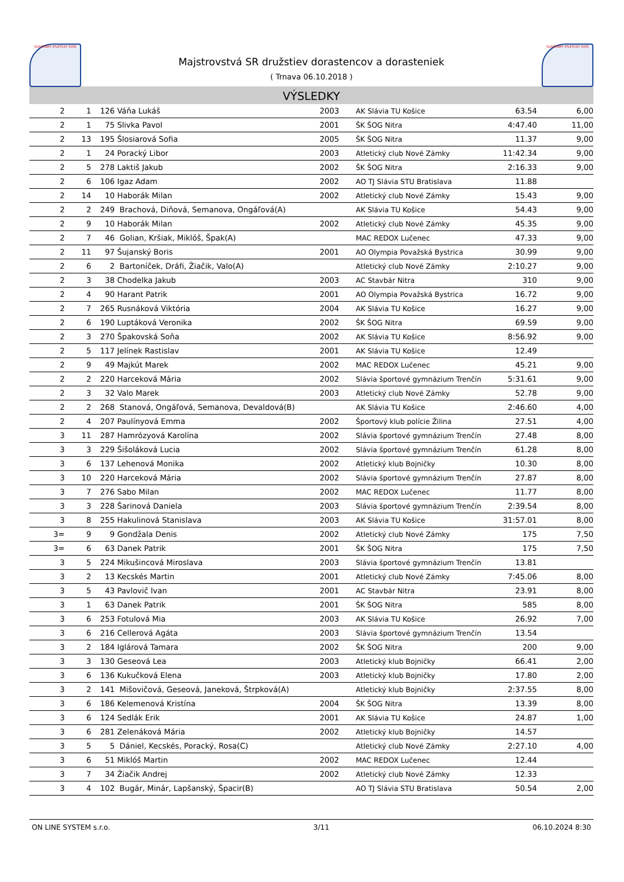SLOVENSKÝ ATLETICKÝ ZVÄZ
Majstrovstvá SR družstiev dorastencov a dorasteniek
( Trnava 06.10.2018 )
SLOVENSKÝ ATLETICKÝ ZVÄZ
VÝSLEDKY
| 2 | 1 | 126 | Váňa Lukáš | 2003 | AK Slávia TU Košice | 63.54 | 6,00 |
| 2 | 1 | 75 | Slivka Pavol | 2001 | ŠK ŠOG Nitra | 4:47.40 | 11,00 |
| 2 | 13 | 195 | Šlosiarová Sofia | 2005 | ŠK ŠOG Nitra | 11.37 | 9,00 |
| 2 | 1 | 24 | Poracký Libor | 2003 | Atletický club Nové Zámky | 11:42.34 | 9,00 |
| 2 | 5 | 278 | Laktiš Jakub | 2002 | ŠK ŠOG Nitra | 2:16.33 | 9,00 |
| 2 | 6 | 106 | Igaz Adam | 2002 | AO TJ Slávia STU Bratislava | 11.88 | |
| 2 | 14 | 10 | Haborák Milan | 2002 | Atletický club Nové Zámky | 15.43 | 9,00 |
| 2 | 2 | 249 | Brachová, Diňová, Semanova, Ongáľová(A) | | AK Slávia TU Košice | 54.43 | 9,00 |
| 2 | 9 | 10 | Haborák Milan | 2002 | Atletický club Nové Zámky | 45.35 | 9,00 |
| 2 | 7 | 46 | Golian, Kršiak, Miklóš, Špak(A) | | MAC REDOX Lučenec | 47.33 | 9,00 |
| 2 | 11 | 97 | Šujanský Boris | 2001 | AO Olympia Považská Bystrica | 30.99 | 9,00 |
| 2 | 6 | 2 | Bartoníček, Dráfi, Žiačik, Valo(A) | | Atletický club Nové Zámky | 2:10.27 | 9,00 |
| 2 | 3 | 38 | Chodelka Jakub | 2003 | AC Stavbár Nitra | 310 | 9,00 |
| 2 | 4 | 90 | Harant Patrik | 2001 | AO Olympia Považská Bystrica | 16.72 | 9,00 |
| 2 | 7 | 265 | Rusnáková Viktória | 2004 | AK Slávia TU Košice | 16.27 | 9,00 |
| 2 | 6 | 190 | Luptáková Veronika | 2002 | ŠK ŠOG Nitra | 69.59 | 9,00 |
| 2 | 3 | 270 | Špakovská Soňa | 2002 | AK Slávia TU Košice | 8:56.92 | 9,00 |
| 2 | 5 | 117 | Jelínek Rastislav | 2001 | AK Slávia TU Košice | 12.49 | |
| 2 | 9 | 49 | Majkút Marek | 2002 | MAC REDOX Lučenec | 45.21 | 9,00 |
| 2 | 2 | 220 | Harceková Mária | 2002 | Slávia športové gymnázium Trenčín | 5:31.61 | 9,00 |
| 2 | 3 | 32 | Valo Marek | 2003 | Atletický club Nové Zámky | 52.78 | 9,00 |
| 2 | 2 | 268 | Stanová, Ongáľová, Semanova, Devaldová(B) | | AK Slávia TU Košice | 2:46.60 | 4,00 |
| 2 | 4 | 207 | Paulínyová Emma | 2002 | Športový klub polície Žilina | 27.51 | 4,00 |
| 3 | 11 | 287 | Hamrózyová Karolína | 2002 | Slávia športové gymnázium Trenčín | 27.48 | 8,00 |
| 3 | 3 | 229 | Šišoláková Lucia | 2002 | Slávia športové gymnázium Trenčín | 61.28 | 8,00 |
| 3 | 6 | 137 | Lehenová Monika | 2002 | Atletický klub Bojničky | 10.30 | 8,00 |
| 3 | 10 | 220 | Harceková Mária | 2002 | Slávia športové gymnázium Trenčín | 27.87 | 8,00 |
| 3 | 7 | 276 | Sabo Milan | 2002 | MAC REDOX Lučenec | 11.77 | 8,00 |
| 3 | 3 | 228 | Šarinová Daniela | 2003 | Slávia športové gymnázium Trenčín | 2:39.54 | 8,00 |
| 3 | 8 | 255 | Hakulinová Stanislava | 2003 | AK Slávia TU Košice | 31:57.01 | 8,00 |
| 3= | 9 | 9 | Gondžala Denis | 2002 | Atletický club Nové Zámky | 175 | 7,50 |
| 3= | 6 | 63 | Danek Patrik | 2001 | ŠK ŠOG Nitra | 175 | 7,50 |
| 3 | 5 | 224 | Mikušincová Miroslava | 2003 | Slávia športové gymnázium Trenčín | 13.81 | |
| 3 | 2 | 13 | Kecskés Martin | 2001 | Atletický club Nové Zámky | 7:45.06 | 8,00 |
| 3 | 5 | 43 | Pavlovič Ivan | 2001 | AC Stavbár Nitra | 23.91 | 8,00 |
| 3 | 1 | 63 | Danek Patrik | 2001 | ŠK ŠOG Nitra | 585 | 8,00 |
| 3 | 6 | 253 | Fotulová Mia | 2003 | AK Slávia TU Košice | 26.92 | 7,00 |
| 3 | 6 | 216 | Cellerová Agáta | 2003 | Slávia športové gymnázium Trenčín | 13.54 | |
| 3 | 2 | 184 | Iglárová Tamara | 2002 | ŠK ŠOG Nitra | 200 | 9,00 |
| 3 | 3 | 130 | Geseová Lea | 2003 | Atletický klub Bojničky | 66.41 | 2,00 |
| 3 | 6 | 136 | Kukučková Elena | 2003 | Atletický klub Bojničky | 17.80 | 2,00 |
| 3 | 2 | 141 | Mišovičová, Geseová, Janeková, Štrpková(A) | | Atletický klub Bojničky | 2:37.55 | 8,00 |
| 3 | 6 | 186 | Kelemenová Kristína | 2004 | ŠK ŠOG Nitra | 13.39 | 8,00 |
| 3 | 6 | 124 | Sedlák Erik | 2001 | AK Slávia TU Košice | 24.87 | 1,00 |
| 3 | 6 | 281 | Zelenáková Mária | 2002 | Atletický klub Bojničky | 14.57 | |
| 3 | 5 | 5 | Dániel, Kecskés, Poracký, Rosa(C) | | Atletický club Nové Zámky | 2:27.10 | 4,00 |
| 3 | 6 | 51 | Miklóš Martin | 2002 | MAC REDOX Lučenec | 12.44 | |
| 3 | 7 | 34 | Žiačik Andrej | 2002 | Atletický club Nové Zámky | 12.33 | |
| 3 | 4 | 102 | Bugár, Minár, Lapšanský, Špacir(B) | | AO TJ Slávia STU Bratislava | 50.54 | 2,00 |
ON LINE SYSTEM s.r.o. 3/11 06.10.2024 8:30